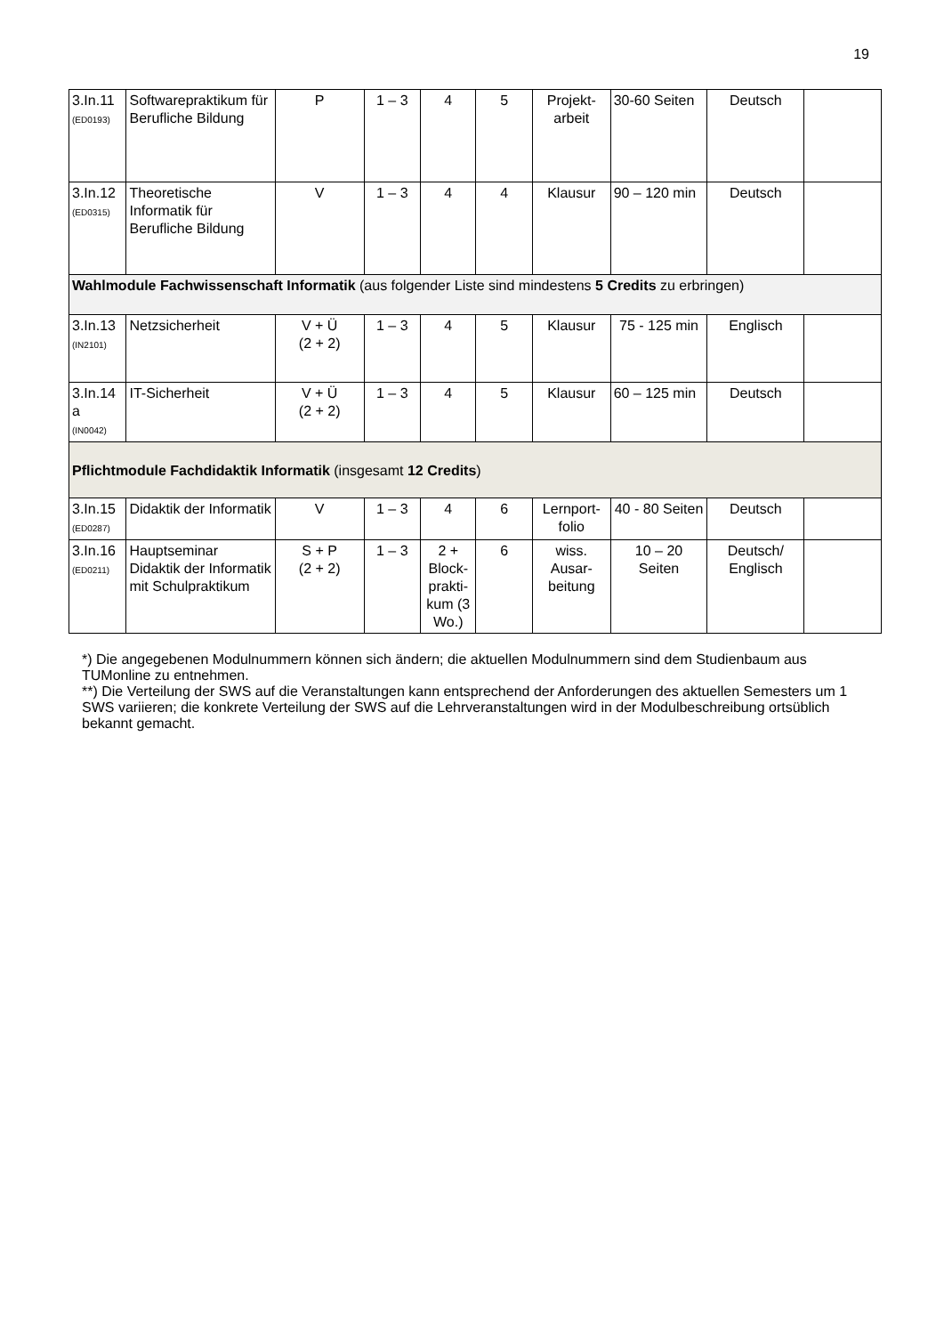19
| 3.In.11 (ED0193) | Softwarepraktikum für Berufliche Bildung | P | 1 – 3 | 4 | 5 | Projekt-arbeit | 30-60 Seiten | Deutsch | |
| 3.In.12 (ED0315) | Theoretische Informatik für Berufliche Bildung | V | 1 – 3 | 4 | 4 | Klausur | 90 – 120 min | Deutsch | |
| Wahlmodule Fachwissenschaft Informatik (aus folgender Liste sind mindestens 5 Credits zu erbringen) | | | | | | | | | |
| 3.In.13 (IN2101) | Netzsicherheit | V + Ü (2 + 2) | 1 – 3 | 4 | 5 | Klausur | 75 - 125 min | Englisch | |
| 3.In.14 a (IN0042) | IT-Sicherheit | V + Ü (2 + 2) | 1 – 3 | 4 | 5 | Klausur | 60 – 125 min | Deutsch | |
| Pflichtmodule Fachdidaktik Informatik (insgesamt 12 Credits ) | | | | | | | | | |
| 3.In.15 (ED0287) | Didaktik der Informatik | V | 1 – 3 | 4 | 6 | Lernport-folio | 40 - 80 Seiten | Deutsch | |
| 3.In.16 (ED0211) | Hauptseminar Didaktik der Informatik mit Schulpraktikum | S + P (2 + 2) | 1 – 3 | 2 + Block-prakti-kum (3 Wo.) | 6 | wiss. Ausar-beitung | 10 – 20 Seiten | Deutsch/ Englisch | |
*) Die angegebenen Modulnummern können sich ändern; die aktuellen Modulnummern sind dem Studienbaum aus TUMonline zu entnehmen.
**) Die Verteilung der SWS auf die Veranstaltungen kann entsprechend der Anforderungen des aktuellen Semesters um 1 SWS variieren; die konkrete Verteilung der SWS auf die Lehrveranstaltungen wird in der Modulbeschreibung ortsüblich bekannt gemacht.